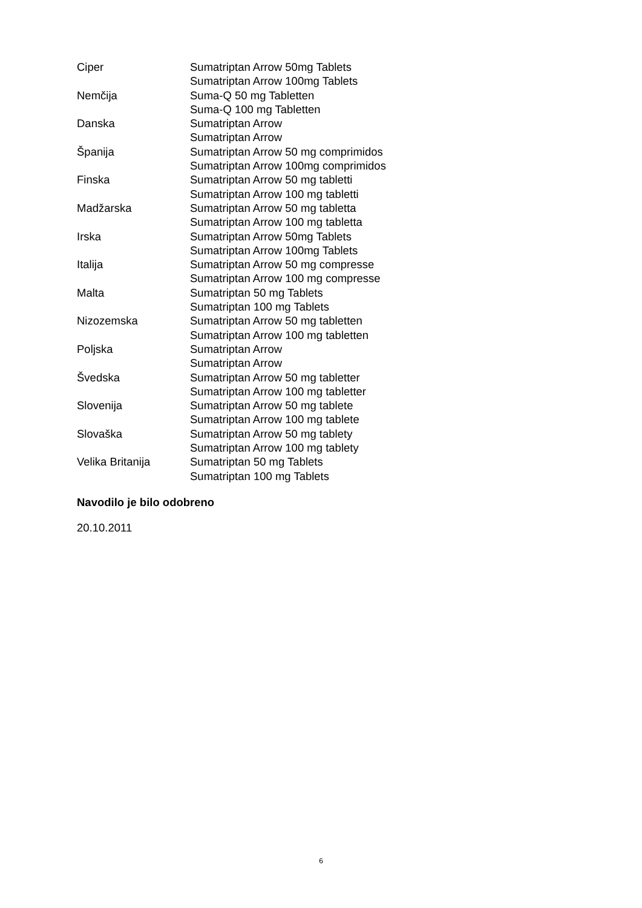| Ciper | Sumatriptan Arrow 50mg Tablets |
| | Sumatriptan Arrow 100mg Tablets |
| Nemčija | Suma-Q 50 mg Tabletten |
| | Suma-Q 100 mg Tabletten |
| Danska | Sumatriptan Arrow |
| | Sumatriptan Arrow |
| Španija | Sumatriptan Arrow 50 mg comprimidos |
| | Sumatriptan Arrow 100mg comprimidos |
| Finska | Sumatriptan Arrow 50 mg tabletti |
| | Sumatriptan Arrow 100 mg tabletti |
| Madžarska | Sumatriptan Arrow 50 mg tabletta |
| | Sumatriptan Arrow 100 mg tabletta |
| Irska | Sumatriptan Arrow 50mg Tablets |
| | Sumatriptan Arrow 100mg Tablets |
| Italija | Sumatriptan Arrow 50 mg compresse |
| | Sumatriptan Arrow 100 mg compresse |
| Malta | Sumatriptan 50 mg Tablets |
| | Sumatriptan 100 mg Tablets |
| Nizozemska | Sumatriptan Arrow 50 mg tabletten |
| | Sumatriptan Arrow 100 mg tabletten |
| Poljska | Sumatriptan Arrow |
| | Sumatriptan Arrow |
| Švedska | Sumatriptan Arrow 50 mg tabletter |
| | Sumatriptan Arrow 100 mg tabletter |
| Slovenija | Sumatriptan Arrow 50 mg tablete |
| | Sumatriptan Arrow 100 mg tablete |
| Slovaška | Sumatriptan Arrow 50 mg tablety |
| | Sumatriptan Arrow 100 mg tablety |
| Velika Britanija | Sumatriptan 50 mg Tablets |
| | Sumatriptan 100 mg Tablets |
Navodilo je bilo odobreno
20.10.2011
6